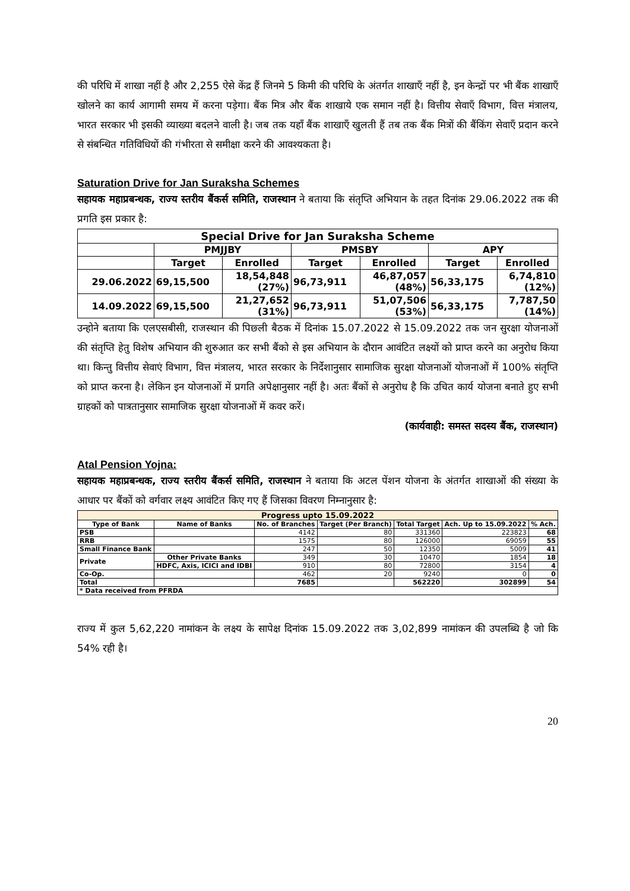की परिधि में शाखा नहीं है और 2,255 ऐसे केंद्र हैं जिनमे 5 किमी की परिधि के अंतर्गत शाखाएँ नहीं है, इन केन्द्रों पर भी बैंक शाखाएँ खोलने का कार्य आगामी समय में करना पड़ेगा। बैंक मित्र और बैंक शाखाये एक समान नहीं है। वित्तीय सेवाएँ विभाग, वित्त मंत्रालय, भारत सरकार भी इसकी व्याख्या बदलने वाली है। जब तक यहाँ बैंक शाखाएँ खुलती हैं तब तक बैंक मित्रों की बैंकिंग सेवाएँ प्रदान करने से संबन्धित गतिविधियों की गंभीरता से समीक्षा करने की आवश्यकता है।
Saturation Drive for Jan Suraksha Schemes
सहायक महाप्रबन्धक, राज्य स्तरीय बैंकर्स समिति, राजस्थान ने बताया कि संतृप्ति अभियान के तहत दिनांक 29.06.2022 तक की प्रगति इस प्रकार है:
| Special Drive for Jan Suraksha Scheme | | | | | | |
| --- | --- | --- | --- | --- | --- | --- |
| | PMJJBY | | PMSBY | | APY | |
| | Target | Enrolled | Target | Enrolled | Target | Enrolled |
| 29.06.2022 | 69,15,500 | 18,54,848 (27%) | 96,73,911 | 46,87,057 (48%) | 56,33,175 | 6,74,810 (12%) |
| 14.09.2022 | 69,15,500 | 21,27,652 (31%) | 96,73,911 | 51,07,506 (53%) | 56,33,175 | 7,787,50 (14%) |
उन्होने बताया कि एलएसबीसी, राजस्थान की पिछ्ली बैठक में दिनांक 15.07.2022 से 15.09.2022 तक जन सुरक्षा योजनाओं की संतृप्ति हेतु विशेष अभियान की शुरुआत कर सभी बैंको से इस अभियान के दौरान आवंटित लक्ष्यों को प्राप्त करने का अनुरोध किया था। किन्तु वित्तीय सेवाएं विभाग, वित्त मंत्रालय, भारत सरकार के निर्देशानुसार सामाजिक सुरक्षा योजनाओं योजनाओं में 100% संतृप्ति को प्राप्त करना है। लेकिन इन योजनाओं में प्रगति अपेक्षानुसार नहीं है। अतः बैंकों से अनुरोध है कि उचित कार्य योजना बनाते हुए सभी ग्राहकों को पात्रतानुसार सामाजिक सुरक्षा योजनाओं में कवर करें।
(कार्यवाही: समस्त सदस्य बैंक, राजस्थान)
Atal Pension Yojna:
सहायक महाप्रबन्धक, राज्य स्तरीय बैंकर्स समिति, राजस्थान ने बताया कि अटल पेंशन योजना के अंतर्गत शाखाओं की संख्या के आधार पर बैंकों को वर्गवार लक्ष्य आवंटित किए गए हैं जिसका विवरण निम्नानुसार है:
| Progress upto 15.09.2022 | | | | | | |
| --- | --- | --- | --- | --- | --- | --- |
| Type of Bank | Name of Banks | No. of Branches | Target (Per Branch) | Total Target | Ach. Up to 15.09.2022 | % Ach. |
| PSB | | 4142 | 80 | 331360 | 223823 | 68 |
| RRB | | 1575 | 80 | 126000 | 69059 | 55 |
| Small Finance Bank | | 247 | 50 | 12350 | 5009 | 41 |
| Private | Other Private Banks | 349 | 30 | 10470 | 1854 | 18 |
| | HDFC, Axis, ICICI and IDBI | 910 | 80 | 72800 | 3154 | 4 |
| Co-Op. | | 462 | 20 | 9240 | 0 | 0 |
| Total | | 7685 | | 562220 | 302899 | 54 |
| * Data received from PFRDA | | | | | | |
राज्य में कुल 5,62,220 नामांकन के लक्ष्य के सापेक्ष दिनांक 15.09.2022 तक 3,02,899 नामांकन की उपलब्धि है जो कि 54% रही है।
20